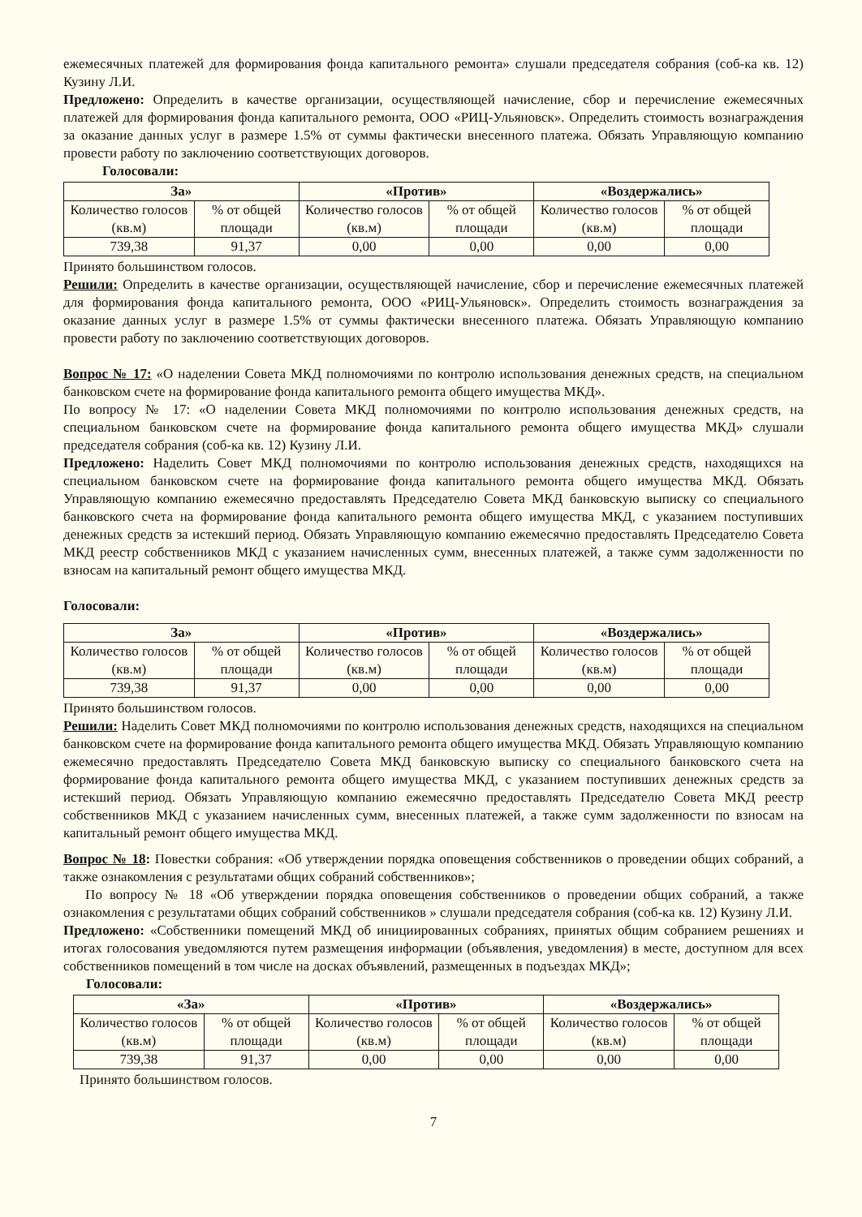ежемесячных платежей для формирования фонда капитального ремонта» слушали председателя собрания (соб-ка кв. 12) Кузину Л.И.
Предложено: Определить в качестве организации, осуществляющей начисление, сбор и перечисление ежемесячных платежей для формирования фонда капитального ремонта, ООО «РИЦ-Ульяновск». Определить стоимость вознаграждения за оказание данных услуг в размере 1.5% от суммы фактически внесенного платежа. Обязать Управляющую компанию провести работу по заключению соответствующих договоров.
Голосовали:
| За» | | «Против» | | «Воздержались» | |
| --- | --- | --- | --- | --- | --- |
| Количество голосов (кв.м) | % от общей площади | Количество голосов (кв.м) | % от общей площади | Количество голосов (кв.м) | % от общей площади |
| 739,38 | 91,37 | 0,00 | 0,00 | 0,00 | 0,00 |
Принято большинством голосов.
Решили: Определить в качестве организации, осуществляющей начисление, сбор и перечисление ежемесячных платежей для формирования фонда капитального ремонта, ООО «РИЦ-Ульяновск». Определить стоимость вознаграждения за оказание данных услуг в размере 1.5% от суммы фактически внесенного платежа. Обязать Управляющую компанию провести работу по заключению соответствующих договоров.
Вопрос № 17: «О наделении Совета МКД полномочиями по контролю использования денежных средств, на специальном банковском счете на формирование фонда капитального ремонта общего имущества МКД».
По вопросу № 17: «О наделении Совета МКД полномочиями по контролю использования денежных средств, на специальном банковском счете на формирование фонда капитального ремонта общего имущества МКД» слушали председателя собрания (соб-ка кв. 12) Кузину Л.И.
Предложено: Наделить Совет МКД полномочиями по контролю использования денежных средств, находящихся на специальном банковском счете на формирование фонда капитального ремонта общего имущества МКД. Обязать Управляющую компанию ежемесячно предоставлять Председателю Совета МКД банковскую выписку со специального банковского счета на формирование фонда капитального ремонта общего имущества МКД, с указанием поступивших денежных средств за истекший период. Обязать Управляющую компанию ежемесячно предоставлять Председателю Совета МКД реестр собственников МКД с указанием начисленных сумм, внесенных платежей, а также сумм задолженности по взносам на капитальный ремонт общего имущества МКД.
Голосовали:
| За» | | «Против» | | «Воздержались» | |
| --- | --- | --- | --- | --- | --- |
| Количество голосов (кв.м) | % от общей площади | Количество голосов (кв.м) | % от общей площади | Количество голосов (кв.м) | % от общей площади |
| 739,38 | 91,37 | 0,00 | 0,00 | 0,00 | 0,00 |
Принято большинством голосов.
Решили: Наделить Совет МКД полномочиями по контролю использования денежных средств, находящихся на специальном банковском счете на формирование фонда капитального ремонта общего имущества МКД. Обязать Управляющую компанию ежемесячно предоставлять Председателю Совета МКД банковскую выписку со специального банковского счета на формирование фонда капитального ремонта общего имущества МКД, с указанием поступивших денежных средств за истекший период. Обязать Управляющую компанию ежемесячно предоставлять Председателю Совета МКД реестр собственников МКД с указанием начисленных сумм, внесенных платежей, а также сумм задолженности по взносам на капитальный ремонт общего имущества МКД.
Вопрос № 18: Повестки собрания: «Об утверждении порядка оповещения собственников о проведении общих собраний, а также ознакомления с результатами общих собраний собственников»;
По вопросу № 18 «Об утверждении порядка оповещения собственников о проведении общих собраний, а также ознакомления с результатами общих собраний собственников » слушали председателя собрания (соб-ка кв. 12) Кузину Л.И.
Предложено: «Собственники помещений МКД об инициированных собраниях, принятых общим собранием решениях и итогах голосования уведомляются путем размещения информации (объявления, уведомления) в месте, доступном для всех собственников помещений в том числе на досках объявлений, размещенных в подъездах МКД»;
Голосовали:
| «За» | | «Против» | | «Воздержались» | |
| --- | --- | --- | --- | --- | --- |
| Количество голосов (кв.м) | % от общей площади | Количество голосов (кв.м) | % от общей площади | Количество голосов (кв.м) | % от общей площади |
| 739,38 | 91,37 | 0,00 | 0,00 | 0,00 | 0,00 |
Принято большинством голосов.
7